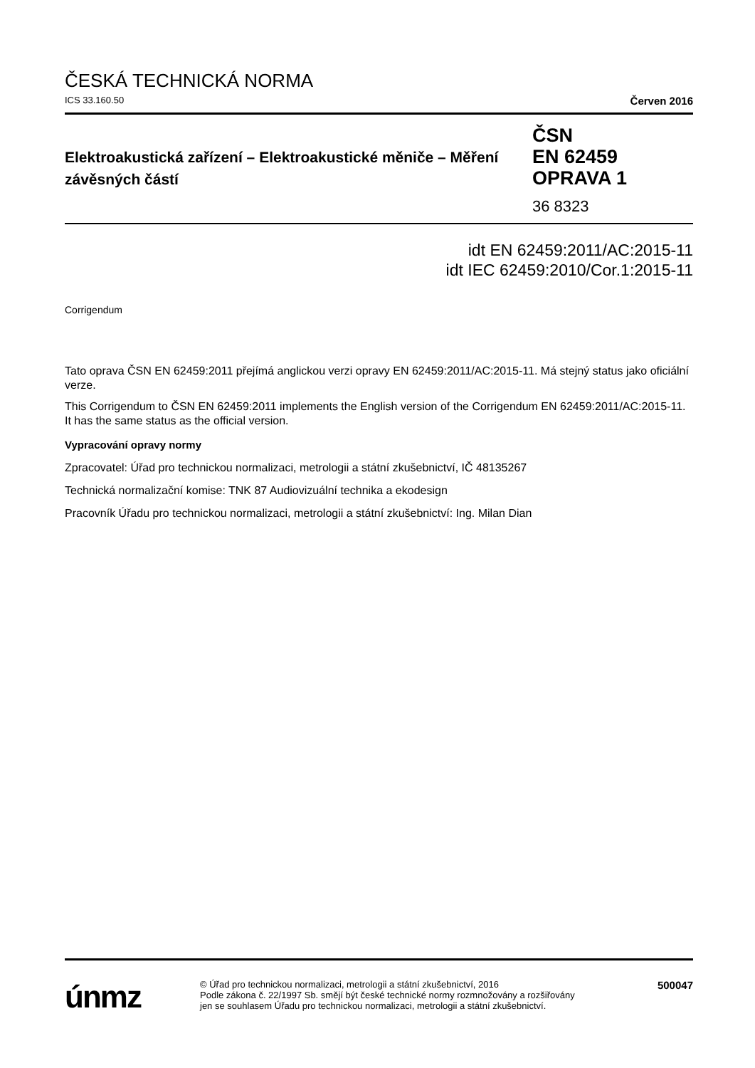ČESKÁ TECHNICKÁ NORMA
ICS 33.160.50 Červen 2016
Elektroakustická zařízení – Elektroakustické měniče – Měření závěsných částí
ČSN
EN 62459
OPRAVA 1
36 8323
idt EN 62459:2011/AC:2015-11
idt IEC 62459:2010/Cor.1:2015-11
Corrigendum
Tato oprava ČSN EN 62459:2011 přejímá anglickou verzi opravy EN 62459:2011/AC:2015-11. Má stejný status jako oficiální verze.
This Corrigendum to ČSN EN 62459:2011 implements the English version of the Corrigendum EN 62459:2011/AC:2015-11. It has the same status as the official version.
Vypracování opravy normy
Zpracovatel: Úřad pro technickou normalizaci, metrologii a státní zkušebnictví, IČ 48135267
Technická normalizační komise: TNK 87 Audiovizuální technika a ekodesign
Pracovník Úřadu pro technickou normalizaci, metrologii a státní zkušebnictví: Ing. Milan Dian
únmz
© Úřad pro technickou normalizaci, metrologii a státní zkušebnictví, 2016
Podle zákona č. 22/1997 Sb. smějí být české technické normy rozmnožovány a rozšiřovány
jen se souhlasem Úřadu pro technickou normalizaci, metrologii a státní zkušebnictví.
500047